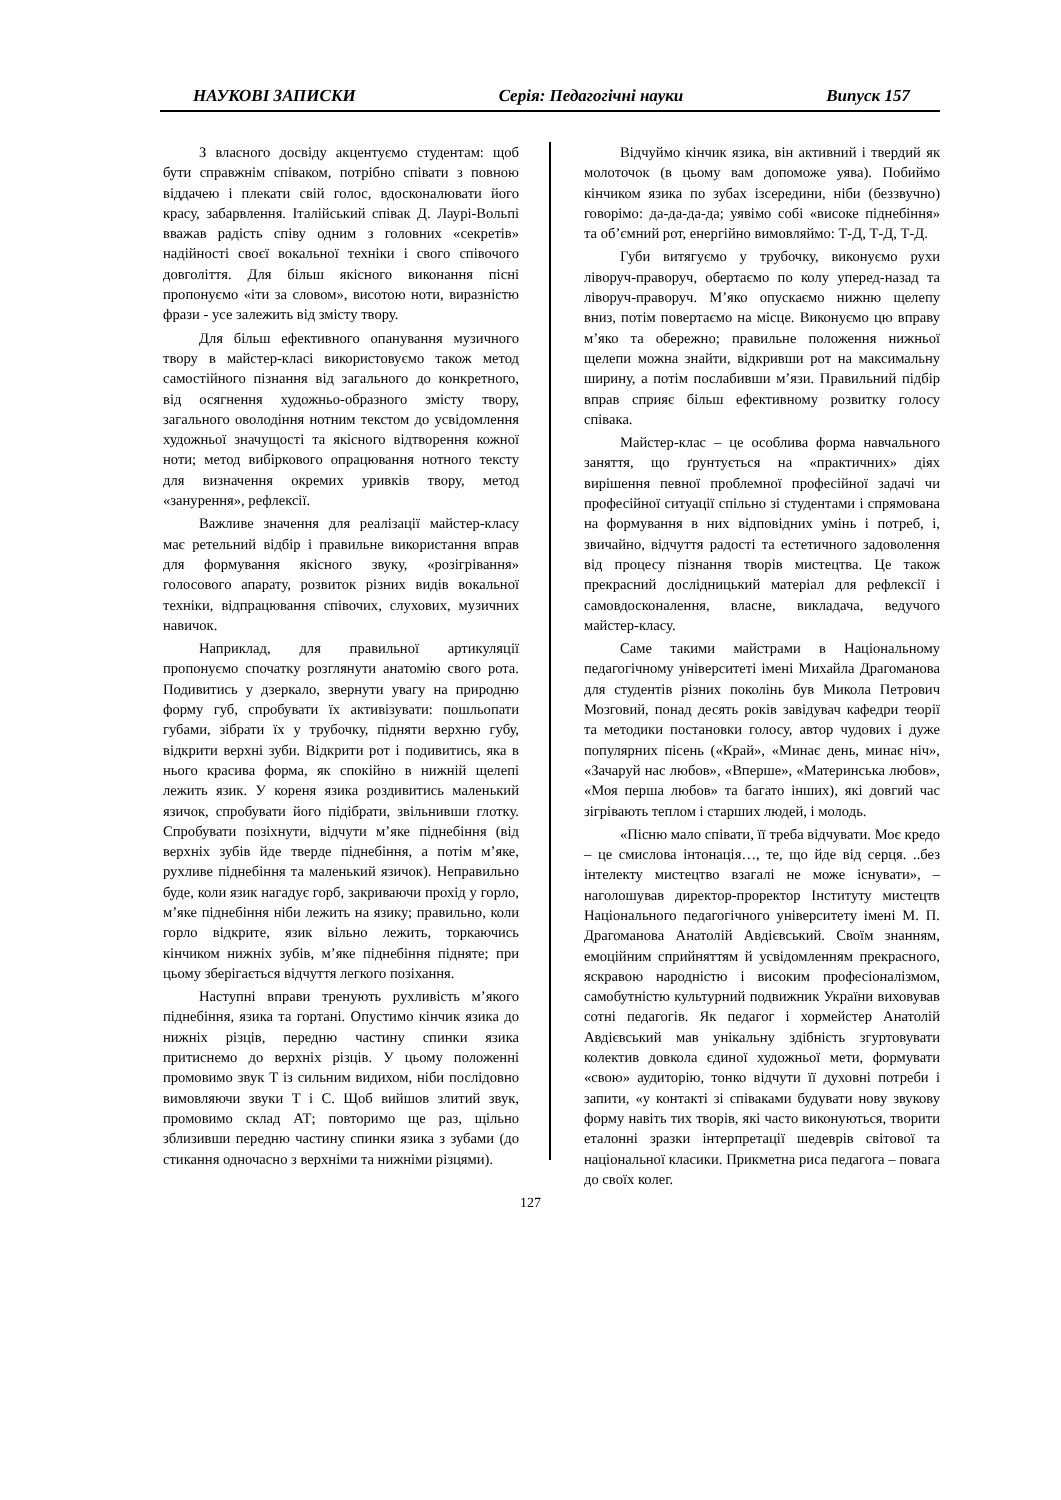НАУКОВІ ЗАПИСКИ Серія: Педагогічні науки Випуск 157
З власного досвіду акцентуємо студентам: щоб бути справжнім співаком, потрібно співати з повною віддачею і плекати свій голос, вдосконалювати його красу, забарвлення. Італійський співак Д. Лаурі-Вольпі вважав радість співу одним з головних «секретів» надійності своєї вокальної техніки і свого співочого довголіття. Для більш якісного виконання пісні пропонуємо «іти за словом», висотою ноти, виразністю фрази - усе залежить від змісту твору.
Для більш ефективного опанування музичного твору в майстер-класі використовуємо також метод самостійного пізнання від загального до конкретного, від осягнення художньо-образного змісту твору, загального оволодіння нотним текстом до усвідомлення художньої значущості та якісного відтворення кожної ноти; метод вибіркового опрацювання нотного тексту для визначення окремих уривків твору, метод «занурення», рефлексії.
Важливе значення для реалізації майстер-класу має ретельний відбір і правильне використання вправ для формування якісного звуку, «розігрівання» голосового апарату, розвиток різних видів вокальної техніки, відпрацювання співочих, слухових, музичних навичок.
Наприклад, для правильної артикуляції пропонуємо спочатку розглянути анатомію свого рота. Подивитись у дзеркало, звернути увагу на природню форму губ, спробувати їх активізувати: пошльопати губами, зібрати їх у трубочку, підняти верхню губу, відкрити верхні зуби. Відкрити рот і подивитись, яка в нього красива форма, як спокійно в нижній щелепі лежить язик. У кореня язика роздивитись маленький язичок, спробувати його підібрати, звільнивши глотку. Спробувати позіхнути, відчути м’яке піднебіння (від верхніх зубів йде тверде піднебіння, а потім м’яке, рухливе піднебіння та маленький язичок). Неправильно буде, коли язик нагадує горб, закриваючи прохід у горло, м’яке піднебіння ніби лежить на язику; правильно, коли горло відкрите, язик вільно лежить, торкаючись кінчиком нижніх зубів, м’яке піднебіння підняте; при цьому зберігається відчуття легкого позіхання.
Наступні вправи тренують рухливість м’якого піднебіння, язика та гортані. Опустимо кінчик язика до нижніх різців, передню частину спинки язика притиснемо до верхніх різців. У цьому положенні промовимо звук Т із сильним видихом, ніби послідовно вимовляючи звуки Т і С. Щоб вийшов злитий звук, промовимо склад АТ; повторимо ще раз, щільно зблизивши передню частину спинки язика з зубами (до стикання одночасно з верхніми та нижніми різцями).
Відчуймо кінчик язика, він активний і твердий як молоточок (в цьому вам допоможе уява). Побиймо кінчиком язика по зубах ізсередини, ніби (беззвучно) говорімо: да-да-да-да; уявімо собі «високе піднебіння» та об’ємний рот, енергійно вимовляймо: Т-Д, Т-Д, Т-Д.
Губи витягуємо у трубочку, виконуємо рухи ліворуч-праворуч, обертаємо по колу уперед-назад та ліворуч-праворуч. М’яко опускаємо нижню щелепу вниз, потім повертаємо на місце. Виконуємо цю вправу м’яко та обережно; правильне положення нижньої щелепи можна знайти, відкривши рот на максимальну ширину, а потім послабивши м’язи. Правильний підбір вправ сприяє більш ефективному розвитку голосу співака.
Майстер-клас – це особлива форма навчального заняття, що ґрунтується на «практичних» діях вирішення певної проблемної професійної задачі чи професійної ситуації спільно зі студентами і спрямована на формування в них відповідних умінь і потреб, і, звичайно, відчуття радості та естетичного задоволення від процесу пізнання творів мистецтва. Це також прекрасний дослідницький матеріал для рефлексії і самовдосконалення, власне, викладача, ведучого майстер-класу.
Саме такими майстрами в Національному педагогічному університеті імені Михайла Драгоманова для студентів різних поколінь був Микола Петрович Мозговий, понад десять років завідувач кафедри теорії та методики постановки голосу, автор чудових і дуже популярних пісень («Край», «Минає день, минає ніч», «Зачаруй нас любов», «Вперше», «Материнська любов», «Моя перша любов» та багато інших), які довгий час зігрівають теплом і старших людей, і молодь.
«Пісню мало співати, її треба відчувати. Моє кредо – це смислова інтонація…, те, що йде від серця. ..без інтелекту мистецтво взагалі не може існувати», – наголошував директор-проректор Інституту мистецтв Національного педагогічного університету імені М. П. Драгоманова Анатолій Авдієвський. Своїм знанням, емоційним сприйняттям й усвідомленням прекрасного, яскравою народністю і високим професіоналізмом, самобутністю культурний подвижник України виховував сотні педагогів. Як педагог і хормейстер Анатолій Авдієвський мав унікальну здібність згуртовувати колектив довкола єдиної художньої мети, формувати «свою» аудиторію, тонко відчути її духовні потреби і запити, «у контакті зі співаками будувати нову звукову форму навіть тих творів, які часто виконуються, творити еталонні зразки інтерпретації шедеврів світової та національної класики. Прикметна риса педагога – повага до своїх колег.
127